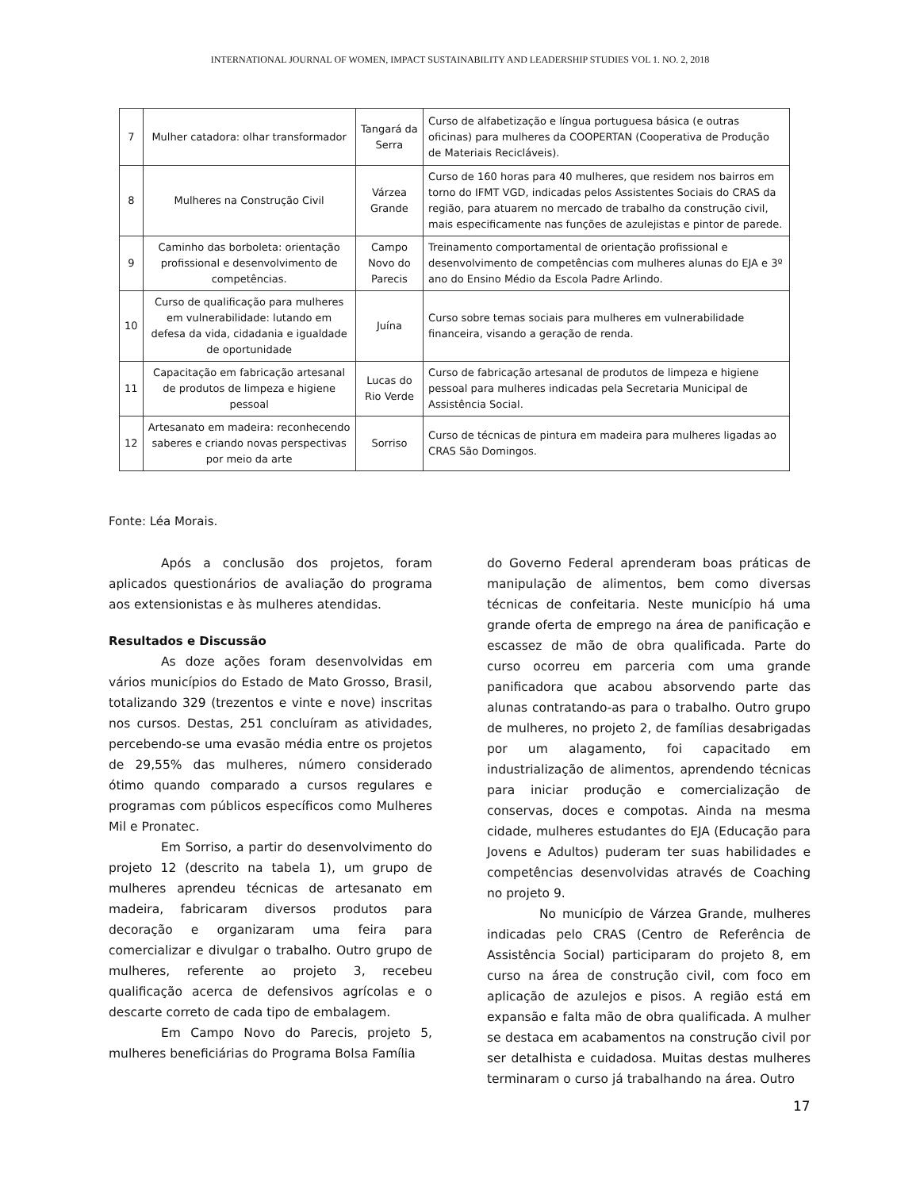INTERNATIONAL JOURNAL OF WOMEN, IMPACT SUSTAINABILITY AND LEADERSHIP STUDIES VOL 1. NO. 2, 2018
| 7 | Mulher catadora: olhar transformador | Tangará da Serra | Curso de alfabetização e língua portuguesa básica (e outras oficinas) para mulheres da COOPERTAN (Cooperativa de Produção de Materiais Recicláveis). |
| 8 | Mulheres na Construção Civil | Várzea Grande | Curso de 160 horas para 40 mulheres, que residem nos bairros em torno do IFMT VGD, indicadas pelos Assistentes Sociais do CRAS da região, para atuarem no mercado de trabalho da construção civil, mais especificamente nas funções de azulejistas e pintor de parede. |
| 9 | Caminho das borboleta: orientação profissional e desenvolvimento de competências. | Campo Novo do Parecis | Treinamento comportamental de orientação profissional e desenvolvimento de competências com mulheres alunas do EJA e 3º ano do Ensino Médio da Escola Padre Arlindo. |
| 10 | Curso de qualificação para mulheres em vulnerabilidade: lutando em defesa da vida, cidadania e igualdade de oportunidade | Juína | Curso sobre temas sociais para mulheres em vulnerabilidade financeira, visando a geração de renda. |
| 11 | Capacitação em fabricação artesanal de produtos de limpeza e higiene pessoal | Lucas do Rio Verde | Curso de fabricação artesanal de produtos de limpeza e higiene pessoal para mulheres indicadas pela Secretaria Municipal de Assistência Social. |
| 12 | Artesanato em madeira: reconhecendo saberes e criando novas perspectivas por meio da arte | Sorriso | Curso de técnicas de pintura em madeira para mulheres ligadas ao CRAS São Domingos. |
Fonte: Léa Morais.
Após a conclusão dos projetos, foram aplicados questionários de avaliação do programa aos extensionistas e às mulheres atendidas.
Resultados e Discussão
As doze ações foram desenvolvidas em vários municípios do Estado de Mato Grosso, Brasil, totalizando 329 (trezentos e vinte e nove) inscritas nos cursos. Destas, 251 concluíram as atividades, percebendo-se uma evasão média entre os projetos de 29,55% das mulheres, número considerado ótimo quando comparado a cursos regulares e programas com públicos específicos como Mulheres Mil e Pronatec.
Em Sorriso, a partir do desenvolvimento do projeto 12 (descrito na tabela 1), um grupo de mulheres aprendeu técnicas de artesanato em madeira, fabricaram diversos produtos para decoração e organizaram uma feira para comercializar e divulgar o trabalho. Outro grupo de mulheres, referente ao projeto 3, recebeu qualificação acerca de defensivos agrícolas e o descarte correto de cada tipo de embalagem.
Em Campo Novo do Parecis, projeto 5, mulheres beneficiárias do Programa Bolsa Família
do Governo Federal aprenderam boas práticas de manipulação de alimentos, bem como diversas técnicas de confeitaria. Neste município há uma grande oferta de emprego na área de panificação e escassez de mão de obra qualificada. Parte do curso ocorreu em parceria com uma grande panificadora que acabou absorvendo parte das alunas contratando-as para o trabalho. Outro grupo de mulheres, no projeto 2, de famílias desabrigadas por um alagamento, foi capacitado em industrialização de alimentos, aprendendo técnicas para iniciar produção e comercialização de conservas, doces e compotas. Ainda na mesma cidade, mulheres estudantes do EJA (Educação para Jovens e Adultos) puderam ter suas habilidades e competências desenvolvidas através de Coaching no projeto 9.
No município de Várzea Grande, mulheres indicadas pelo CRAS (Centro de Referência de Assistência Social) participaram do projeto 8, em curso na área de construção civil, com foco em aplicação de azulejos e pisos. A região está em expansão e falta mão de obra qualificada. A mulher se destaca em acabamentos na construção civil por ser detalhista e cuidadosa. Muitas destas mulheres terminaram o curso já trabalhando na área. Outro
17